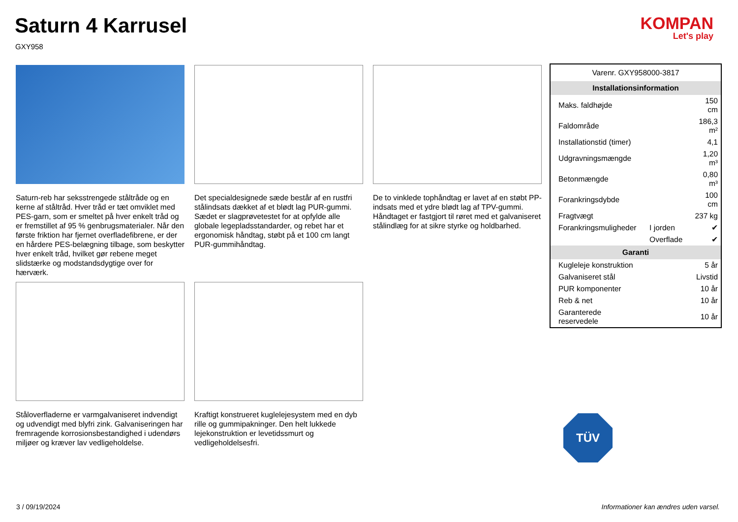Saturn 4 Karrusel
GXY958
KOMPAN
Let's play
Saturn-reb har seksstrengede ståltråde og en kerne af ståltråd. Hver tråd er tæt omviklet med PES-garn, som er smeltet på hver enkelt tråd og er fremstillet af 95 % genbrugsmaterialer. Når den første friktion har fjernet overfladefibrene, er der en hårdere PES-belægning tilbage, som beskytter hver enkelt tråd, hvilket gør rebene meget slidstærke og modstandsdygtige over for hærværk.
Det specialdesignede sæde består af en rustfri stålindsats dækket af et blødt lag PUR-gummi. Sædet er slagprøvetestet for at opfylde alle globale legepladsstandarder, og rebet har et ergonomisk håndtag, støbt på et 100 cm langt PUR-gummihåndtag.
De to vinklede tophåndtag er lavet af en støbt PP-indsats med et ydre blødt lag af TPV-gummi. Håndtaget er fastgjort til røret med et galvaniseret stålindlæg for at sikre styrke og holdbarhed.
Ståloverfladerne er varmgalvaniseret indvendigt og udvendigt med blyfri zink. Galvaniseringen har fremragende korrosionsbestandighed i udendørs miljøer og kræver lav vedligeholdelse.
Kraftigt konstrueret kuglelejesystem med en dyb rille og gummipakninger. Den helt lukkede lejekonstruktion er levetidssmurt og vedligeholdelsesfri.
| Varenr. GXY958000-3817 | | |
| Installationsinformation | | |
| Maks. faldhøjde | | 150 cm |
| Faldområde | | 186,3 m² |
| Installationstid (timer) | | 4,1 |
| Udgravningsmængde | | 1,20 m³ |
| Betonmængde | | 0,80 m³ |
| Forankringsdybde | | 100 cm |
| Fragtvægt | | 237 kg |
| Forankringsmuligheder | I jorden | ✔ |
| | Overflade | ✔ |
| Garanti | | |
| Kugleleje konstruktion | | 5 år |
| Galvaniseret stål | | Livstid |
| PUR komponenter | | 10 år |
| Reb & net | | 10 år |
| Garanterede reservedele | | 10 år |
TÜV
3 / 09/19/2024
Informationer kan ændres uden varsel.